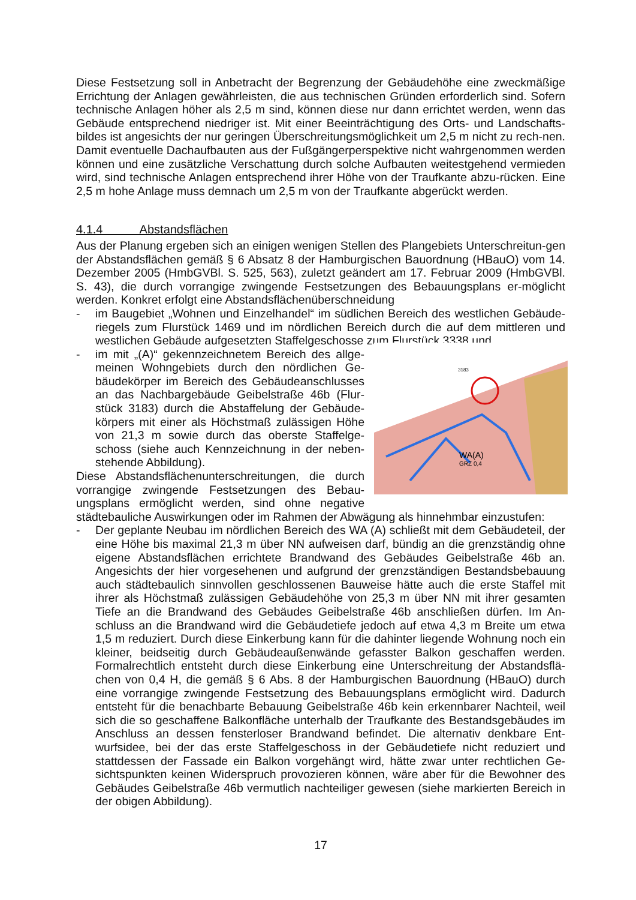Diese Festsetzung soll in Anbetracht der Begrenzung der Gebäudehöhe eine zweckmäßige Errichtung der Anlagen gewährleisten, die aus technischen Gründen erforderlich sind. Sofern technische Anlagen höher als 2,5 m sind, können diese nur dann errichtet werden, wenn das Gebäude entsprechend niedriger ist. Mit einer Beeinträchtigung des Orts- und Landschafts-bildes ist angesichts der nur geringen Überschreitungsmöglichkeit um 2,5 m nicht zu rech-nen. Damit eventuelle Dachaufbauten aus der Fußgängerperspektive nicht wahrgenommen werden können und eine zusätzliche Verschattung durch solche Aufbauten weitestgehend vermieden wird, sind technische Anlagen entsprechend ihrer Höhe von der Traufkante abzu-rücken. Eine 2,5 m hohe Anlage muss demnach um 2,5 m von der Traufkante abgerückt werden.
4.1.4 Abstandsflächen
Aus der Planung ergeben sich an einigen wenigen Stellen des Plangebiets Unterschreitun-gen der Abstandsflächen gemäß § 6 Absatz 8 der Hamburgischen Bauordnung (HBauO) vom 14. Dezember 2005 (HmbGVBl. S. 525, 563), zuletzt geändert am 17. Februar 2009 (HmbGVBl. S. 43), die durch vorrangige zwingende Festsetzungen des Bebauungsplans er-möglicht werden. Konkret erfolgt eine Abstandsflächenüberschneidung
- im Baugebiet „Wohnen und Einzelhandel“ im südlichen Bereich des westlichen Gebäude-riegels zum Flurstück 1469 und im nördlichen Bereich durch die auf dem mittleren und westlichen Gebäude aufgesetzten Staffelgeschosse zum Flurstück 3338 und
3183
WA(A)
GRZ 0,4
- im mit „(A)“ gekennzeichnetem Bereich des allge-meinen Wohngebiets durch den nördlichen Ge-bäudekörper im Bereich des Gebäudeanschlusses an das Nachbargebäude Geibelstraße 46b (Flur-stück 3183) durch die Abstaffelung der Gebäude-körpers mit einer als Höchstmaß zulässigen Höhe von 21,3 m sowie durch das oberste Staffelge-schoss (siehe auch Kennzeichnung in der neben-stehende Abbildung).
Diese Abstandsflächenunterschreitungen, die durch vorrangige zwingende Festsetzungen des Bebau-ungsplans ermöglicht werden, sind ohne negative städtebauliche Auswirkungen oder im Rahmen der Abwägung als hinnehmbar einzustufen:
- Der geplante Neubau im nördlichen Bereich des WA (A) schließt mit dem Gebäudeteil, der eine Höhe bis maximal 21,3 m über NN aufweisen darf, bündig an die grenzständig ohne eigene Abstandsflächen errichtete Brandwand des Gebäudes Geibelstraße 46b an. Angesichts der hier vorgesehenen und aufgrund der grenzständigen Bestandsbebauung auch städtebaulich sinnvollen geschlossenen Bauweise hätte auch die erste Staffel mit ihrer als Höchstmaß zulässigen Gebäudehöhe von 25,3 m über NN mit ihrer gesamten Tiefe an die Brandwand des Gebäudes Geibelstraße 46b anschließen dürfen. Im An-schluss an die Brandwand wird die Gebäudetiefe jedoch auf etwa 4,3 m Breite um etwa 1,5 m reduziert. Durch diese Einkerbung kann für die dahinter liegende Wohnung noch ein kleiner, beidseitig durch Gebäudeaußenwände gefasster Balkon geschaffen werden. Formalrechtlich entsteht durch diese Einkerbung eine Unterschreitung der Abstandsflä-chen von 0,4 H, die gemäß § 6 Abs. 8 der Hamburgischen Bauordnung (HBauO) durch eine vorrangige zwingende Festsetzung des Bebauungsplans ermöglicht wird. Dadurch entsteht für die benachbarte Bebauung Geibelstraße 46b kein erkennbarer Nachteil, weil sich die so geschaffene Balkonfläche unterhalb der Traufkante des Bestandsgebäudes im Anschluss an dessen fensterloser Brandwand befindet. Die alternativ denkbare Ent-wurfsidee, bei der das erste Staffelgeschoss in der Gebäudetiefe nicht reduziert und stattdessen der Fassade ein Balkon vorgehängt wird, hätte zwar unter rechtlichen Ge-sichtspunkten keinen Widerspruch provozieren können, wäre aber für die Bewohner des Gebäudes Geibelstraße 46b vermutlich nachteiliger gewesen (siehe markierten Bereich in der obigen Abbildung).
17